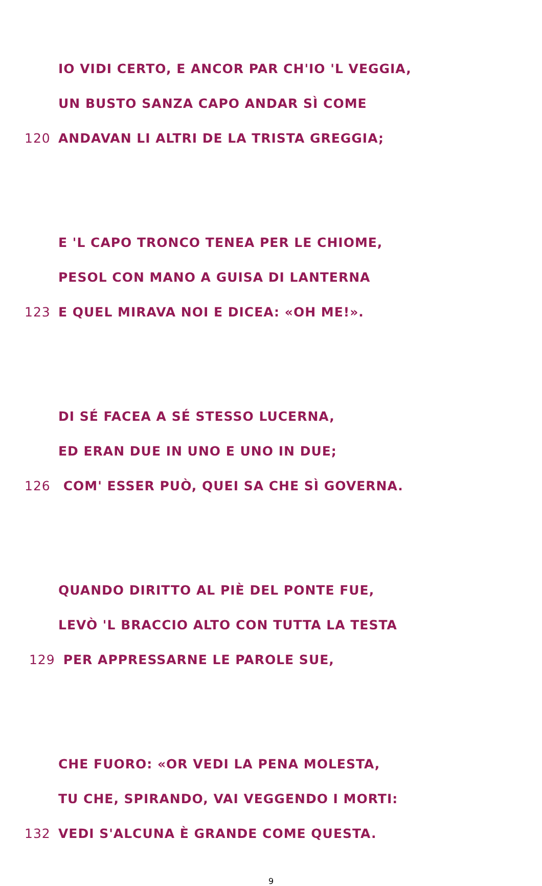IO VIDI CERTO, E ANCOR PAR CH'IO 'L VEGGIA,
UN BUSTO SANZA CAPO ANDAR SÌ COME
120 ANDAVAN LI ALTRI DE LA TRISTA GREGGIA;
E 'L CAPO TRONCO TENEA PER LE CHIOME,
PESOL CON MANO A GUISA DI LANTERNA
123 E QUEL MIRAVA NOI E DICEA: «OH ME!».
DI SÉ FACEA A SÉ STESSO LUCERNA,
ED ERAN DUE IN UNO E UNO IN DUE;
126 COM' ESSER PUÒ, QUEI SA CHE SÌ GOVERNA.
QUANDO DIRITTO AL PIÈ DEL PONTE FUE,
LEVÒ 'L BRACCIO ALTO CON TUTTA LA TESTA
129 PER APPRESSARNE LE PAROLE SUE,
CHE FUORO: «OR VEDI LA PENA MOLESTA,
TU CHE, SPIRANDO, VAI VEGGENDO I MORTI:
132 VEDI S'ALCUNA È GRANDE COME QUESTA.
9